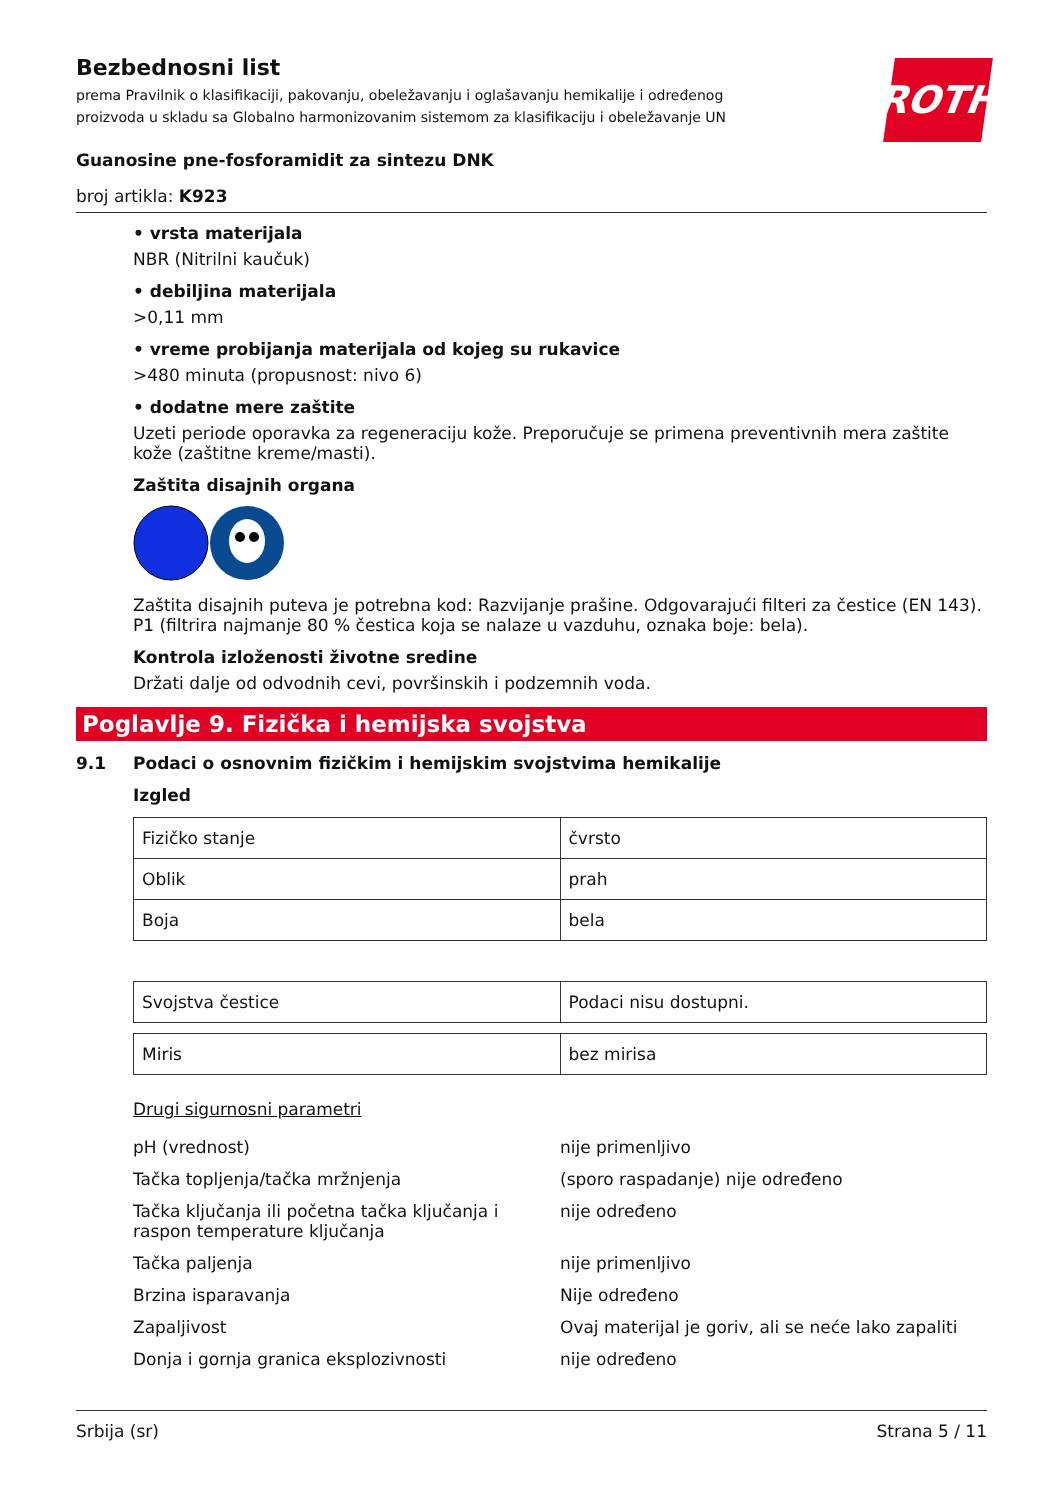ROTH
Bezbednosni list
prema Pravilnik o klasifikaciji, pakovanju, obeležavanju i oglašavanju hemikalije i određenog
proizvoda u skladu sa Globalno harmonizovanim sistemom za klasifikaciju i obeležavanje UN
Guanosine pne-fosforamidit za sintezu DNK
broj artikla: K923
• vrsta materijala
NBR (Nitrilni kaučuk)
• debiljina materijala
>0,11 mm
• vreme probijanja materijala od kojeg su rukavice
>480 minuta (propusnost: nivo 6)
• dodatne mere zaštite
Uzeti periode oporavka za regeneraciju kože. Preporučuje se primena preventivnih mera zaštite kože (zaštitne kreme/masti).
Zaštita disajnih organa
Zaštita disajnih puteva je potrebna kod: Razvijanje prašine. Odgovarajući filteri za čestice (EN 143). P1 (filtrira najmanje 80 % čestica koja se nalaze u vazduhu, oznaka boje: bela).
Kontrola izloženosti životne sredine
Držati dalje od odvodnih cevi, površinskih i podzemnih voda.
Poglavlje 9. Fizička i hemijska svojstva
9.1 Podaci o osnovnim fizičkim i hemijskim svojstvima hemikalije
Izgled
| Fizičko stanje | čvrsto |
| Oblik | prah |
| Boja | bela |
| Svojstva čestice | Podaci nisu dostupni. |
| Miris | bez mirisa |
Drugi sigurnosni parametri
| pH (vrednost) | nije primenljivo |
| Tačka topljenja/tačka mržnjenja | (sporo raspadanje) nije određeno |
| Tačka ključanja ili početna tačka ključanja i raspon temperature ključanja | nije određeno |
| Tačka paljenja | nije primenljivo |
| Brzina isparavanja | Nije određeno |
| Zapaljivost | Ovaj materijal je goriv, ali se neće lako zapaliti |
| Donja i gornja granica eksplozivnosti | nije određeno |
Srbija (sr) Strana 5 / 11